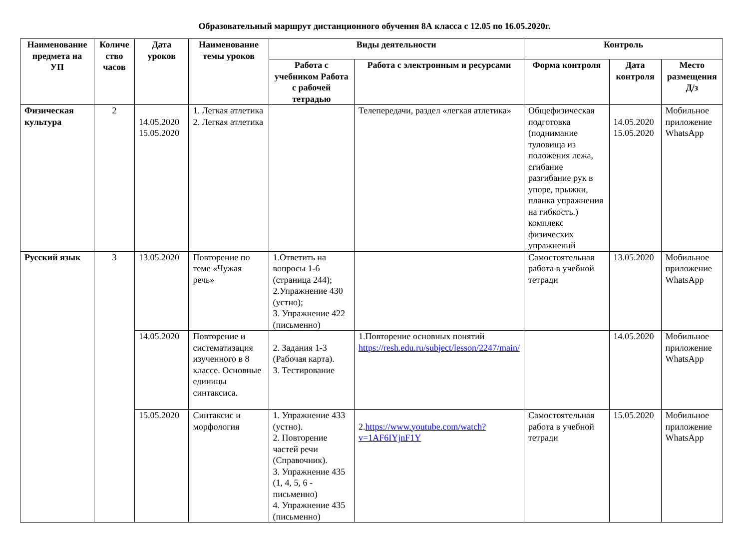Образовательный маршрут дистанционного обучения 8А класса с 12.05 по 16.05.2020г.
| Наименование предмета на УП | Количе ство часов | Дата уроков | Наименование темы уроков | Виды деятельности | | Контроль | | |
| --- | --- | --- | --- | --- | --- | --- | --- | --- |
| | | | | Работа с учебником Работа с рабочей тетрадью | Работа с электронным и ресурсами | Форма контроля | Дата контроля | Место размещения Д/з |
| Физическая культура | 2 | 14.05.2020 15.05.2020 | 1. Легкая атлетика 2. Легкая атлетика | | Телепередачи, раздел «легкая атлетика» | Общефизическая подготовка (поднимание туловища из положения лежа, сгибание разгибание рук в упоре, прыжки, планка упражнения на гибкость.) комплекс физических упражнений | 14.05.2020 15.05.2020 | Мобильное приложение WhatsApp |
| Русский язык | 3 | 13.05.2020 | Повторение по теме «Чужая речь» | 1.Ответить на вопросы 1-6 (страница 244); 2.Упражнение 430 (устно); 3. Упражнение 422 (письменно) | | Самостоятельная работа в учебной тетради | 13.05.2020 | Мобильное приложение WhatsApp |
| | | 14.05.2020 | Повторение и систематизация изученного в 8 классе. Основные единицы синтаксиса. | 2. Задания 1-3 (Рабочая карта). 3. Тестирование | 1.Повторение основных понятий https://resh.edu.ru/subject/lesson/2247/main/ | | 14.05.2020 | Мобильное приложение WhatsApp |
| | | 15.05.2020 | Синтаксис и морфология | 1. Упражнение 433 (устно). 2. Повторение частей речи (Справочник). 3. Упражнение 435 (1, 4, 5, 6 - письменно) 4. Упражнение 435 (письменно) | 2. https://www.youtube.com/watch?v=1AF6IYjnF1Y | Самостоятельная работа в учебной тетради | 15.05.2020 | Мобильное приложение WhatsApp |